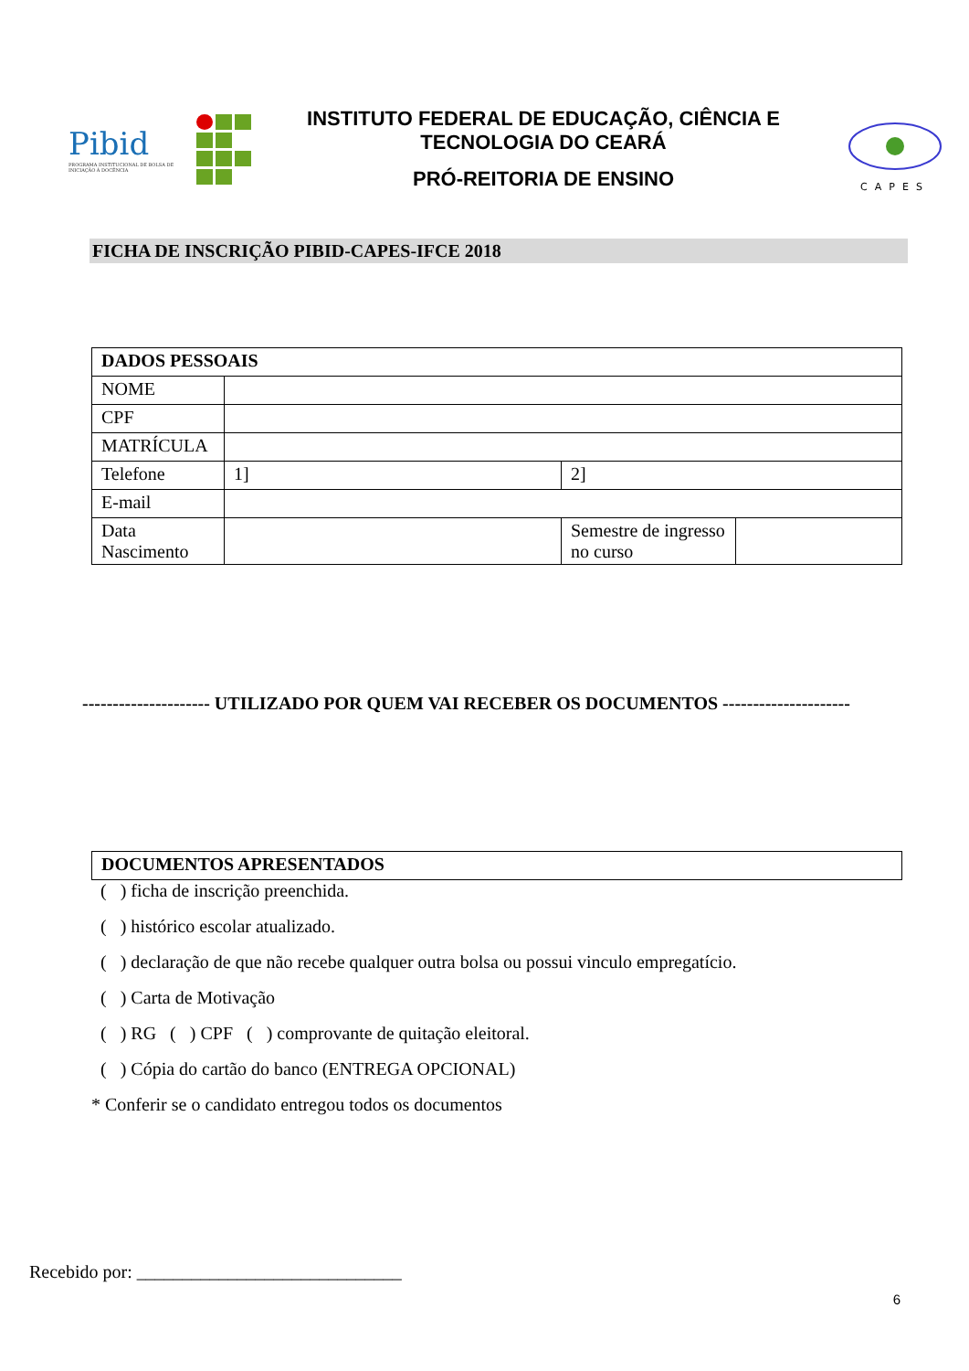Pibid
PROGRAMA INSTITUCIONAL DE BOLSA DE INICIAÇÃO À DOCÊNCIA
INSTITUTO FEDERAL DE EDUCAÇÃO, CIÊNCIA E TECNOLOGIA DO CEARÁ
PRÓ-REITORIA DE ENSINO
CAPES
FICHA DE INSCRIÇÃO PIBID-CAPES-IFCE 2018
| DADOS PESSOAIS | | | |
| NOME | | | |
| CPF | | | |
| MATRÍCULA | | | |
| Telefone | 1] | 2] | |
| E-mail | | | |
| Data Nascimento | | Semestre de ingresso no curso | |
--------------------- UTILIZADO POR QUEM VAI RECEBER OS DOCUMENTOS ---------------------
| DOCUMENTOS APRESENTADOS |
( ) ficha de inscrição preenchida.
( ) histórico escolar atualizado.
( ) declaração de que não recebe qualquer outra bolsa ou possui vinculo empregatício.
( ) Carta de Motivação
( ) RG ( ) CPF ( ) comprovante de quitação eleitoral.
( ) Cópia do cartão do banco (ENTREGA OPCIONAL)
* Conferir se o candidato entregou todos os documentos
Recebido por: _____________________________
6